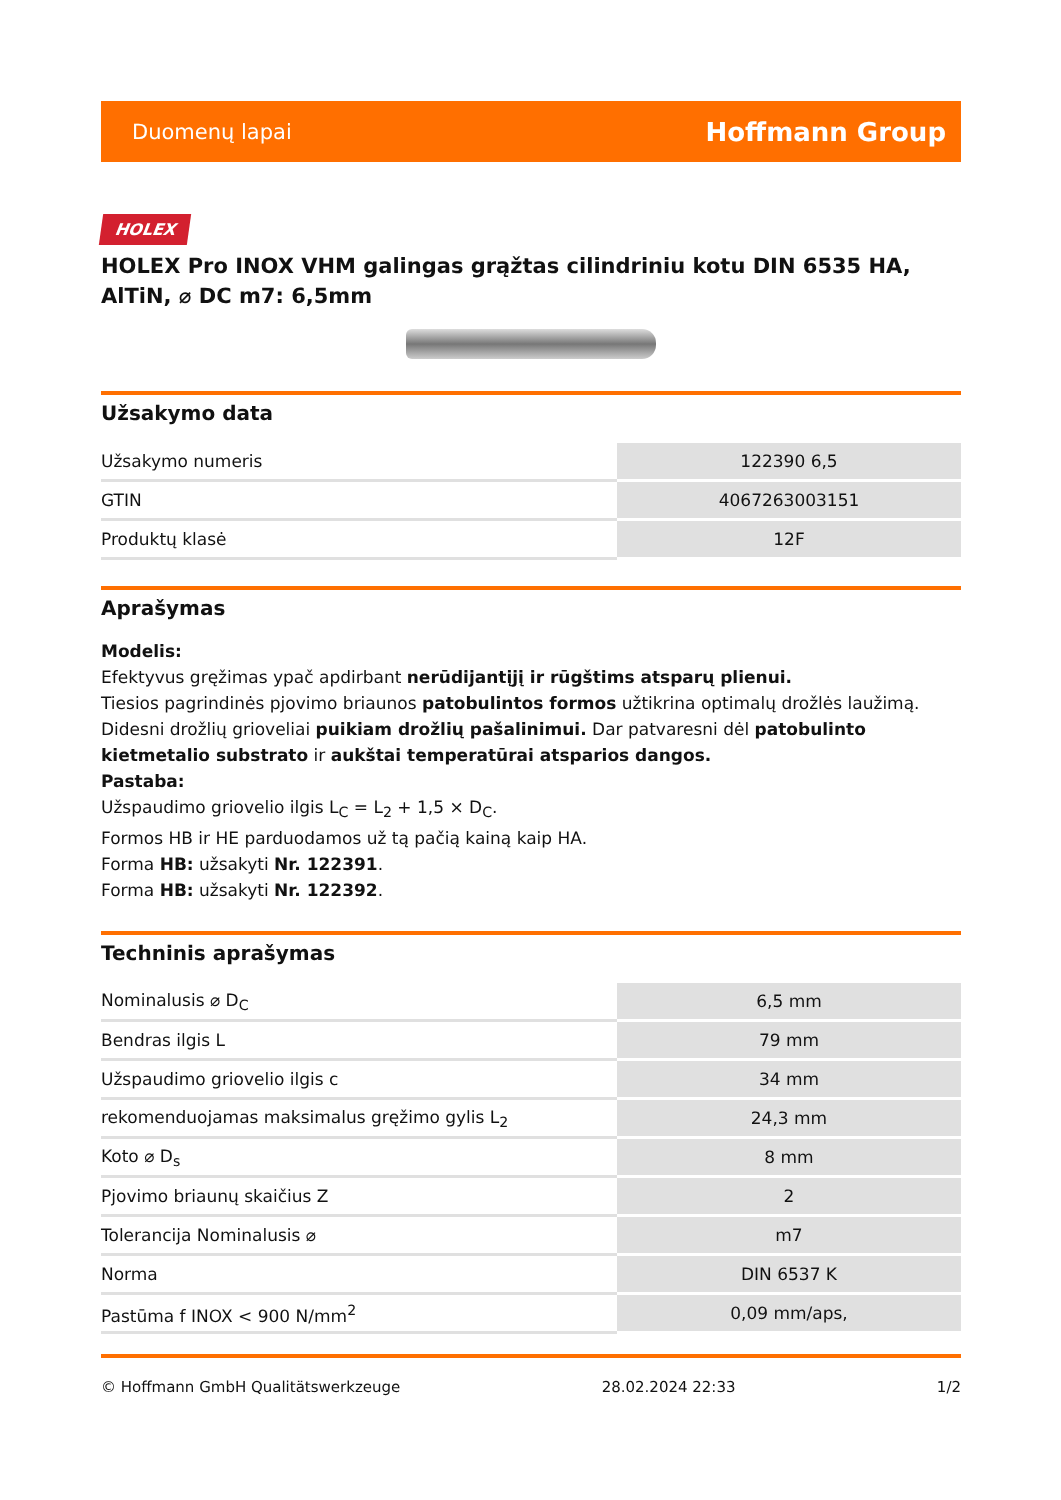Duomenų lapai Hoffmann Group
HOLEX
HOLEX Pro INOX VHM galingas grąžtas cilindriniu kotu DIN 6535 HA, AlTiN, ⌀ DC m7: 6,5mm
Užsakymo data
| Užsakymo numeris | 122390 6,5 |
| GTIN | 4067263003151 |
| Produktų klasė | 12F |
Aprašymas
Modelis:
Efektyvus gręžimas ypač apdirbant nerūdijantįjį ir rūgštims atsparų plienui.
Tiesios pagrindinės pjovimo briaunos patobulintos formos užtikrina optimalų drožlės laužimą.
Didesni drožlių grioveliai puikiam drožlių pašalinimui. Dar patvaresni dėl patobulinto kietmetalio substrato ir aukštai temperatūrai atsparios dangos.
Pastaba:
Užspaudimo griovelio ilgis L<sub>C</sub> = L<sub>2</sub> + 1,5 × D<sub>C</sub>.
Formos HB ir HE parduodamos už tą pačią kainą kaip HA.
Forma HB: užsakyti Nr. 122391.
Forma HB: užsakyti Nr. 122392.
Techninis aprašymas
| Nominalusis ⌀ D<sub>C</sub> | 6,5 mm |
| Bendras ilgis L | 79 mm |
| Užspaudimo griovelio ilgis c | 34 mm |
| rekomenduojamas maksimalus gręžimo gylis L<sub>2</sub> | 24,3 mm |
| Koto ⌀ D<sub>s</sub> | 8 mm |
| Pjovimo briaunų skaičius Z | 2 |
| Tolerancija Nominalusis ⌀ | m7 |
| Norma | DIN 6537 K |
| Pastūma f INOX < 900 N/mm<sup>2</sup> | 0,09 mm/aps, |
© Hoffmann GmbH Qualitätswerkzeuge 28.02.2024 22:33 1/2